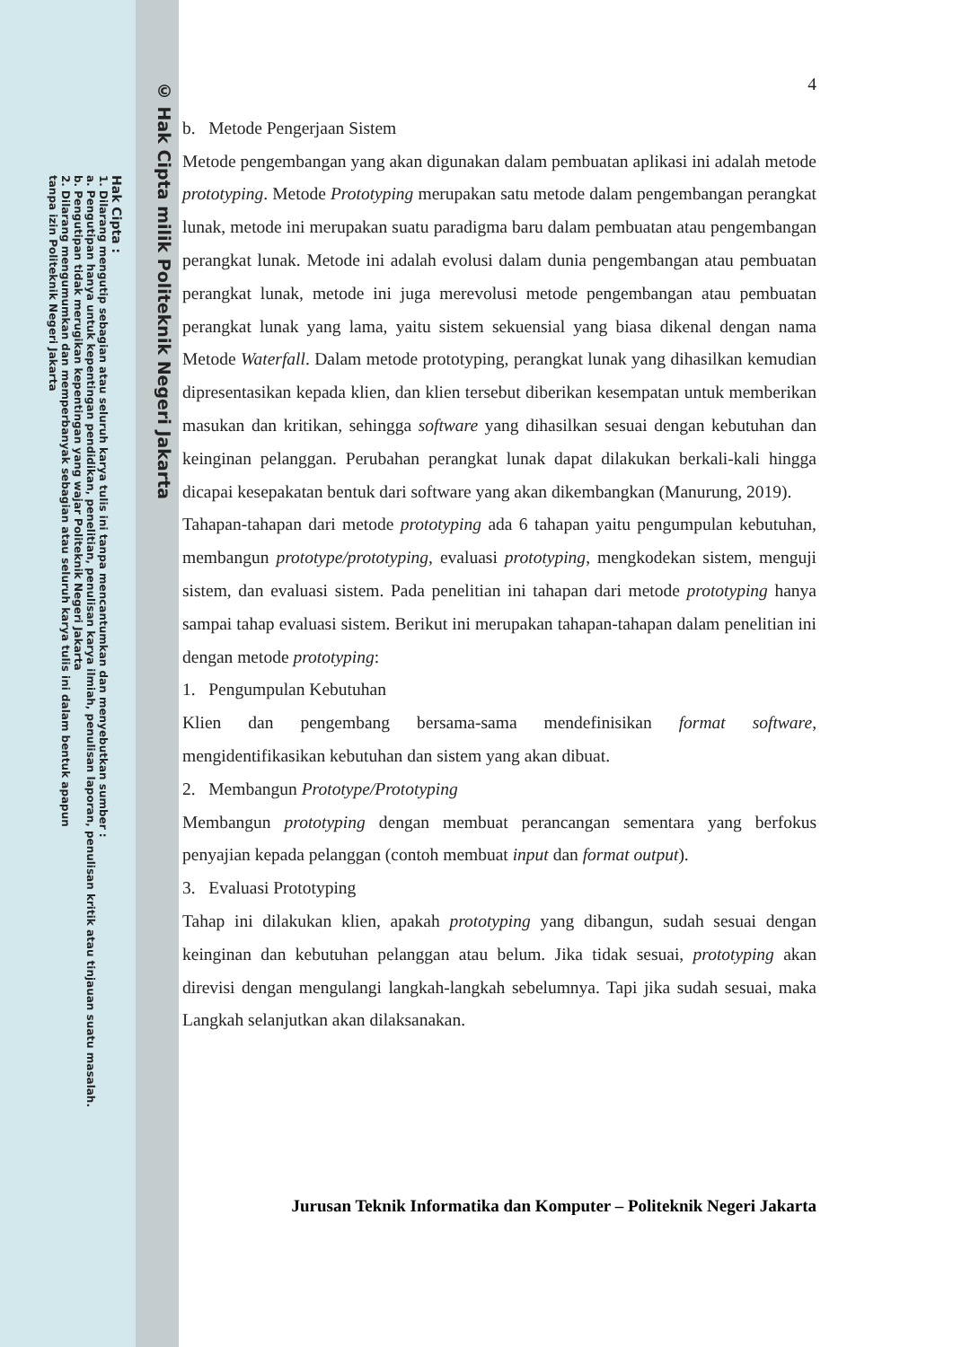© Hak Cipta milik Politeknik Negeri Jakarta
Hak Cipta :
1. Dilarang mengutip sebagian atau seluruh karya tulis ini tanpa mencantumkan dan menyebutkan sumber :
a. Pengutipan hanya untuk kepentingan pendidikan, penelitian, penulisan karya ilmiah, penulisan laporan, penulisan kritik atau tinjauan suatu masalah.
b. Pengutipan tidak merugikan kepentingan yang wajar Politeknik Negeri Jakarta
2. Dilarang mengumumkan dan memperbanyak sebagian atau seluruh karya tulis ini dalam bentuk apapun
tanpa izin Politeknik Negeri Jakarta
4
b. Metode Pengerjaan Sistem
Metode pengembangan yang akan digunakan dalam pembuatan aplikasi ini adalah metode prototyping. Metode Prototyping merupakan satu metode dalam pengembangan perangkat lunak, metode ini merupakan suatu paradigma baru dalam pembuatan atau pengembangan perangkat lunak. Metode ini adalah evolusi dalam dunia pengembangan atau pembuatan perangkat lunak, metode ini juga merevolusi metode pengembangan atau pembuatan perangkat lunak yang lama, yaitu sistem sekuensial yang biasa dikenal dengan nama Metode Waterfall. Dalam metode prototyping, perangkat lunak yang dihasilkan kemudian dipresentasikan kepada klien, dan klien tersebut diberikan kesempatan untuk memberikan masukan dan kritikan, sehingga software yang dihasilkan sesuai dengan kebutuhan dan keinginan pelanggan. Perubahan perangkat lunak dapat dilakukan berkali-kali hingga dicapai kesepakatan bentuk dari software yang akan dikembangkan (Manurung, 2019).
Tahapan-tahapan dari metode prototyping ada 6 tahapan yaitu pengumpulan kebutuhan, membangun prototype/prototyping, evaluasi prototyping, mengkodekan sistem, menguji sistem, dan evaluasi sistem. Pada penelitian ini tahapan dari metode prototyping hanya sampai tahap evaluasi sistem. Berikut ini merupakan tahapan-tahapan dalam penelitian ini dengan metode prototyping:
1. Pengumpulan Kebutuhan
Klien dan pengembang bersama-sama mendefinisikan format software, mengidentifikasikan kebutuhan dan sistem yang akan dibuat.
2. Membangun Prototype/Prototyping
Membangun prototyping dengan membuat perancangan sementara yang berfokus penyajian kepada pelanggan (contoh membuat input dan format output).
3. Evaluasi Prototyping
Tahap ini dilakukan klien, apakah prototyping yang dibangun, sudah sesuai dengan keinginan dan kebutuhan pelanggan atau belum. Jika tidak sesuai, prototyping akan direvisi dengan mengulangi langkah-langkah sebelumnya. Tapi jika sudah sesuai, maka Langkah selanjutkan akan dilaksanakan.
Jurusan Teknik Informatika dan Komputer – Politeknik Negeri Jakarta